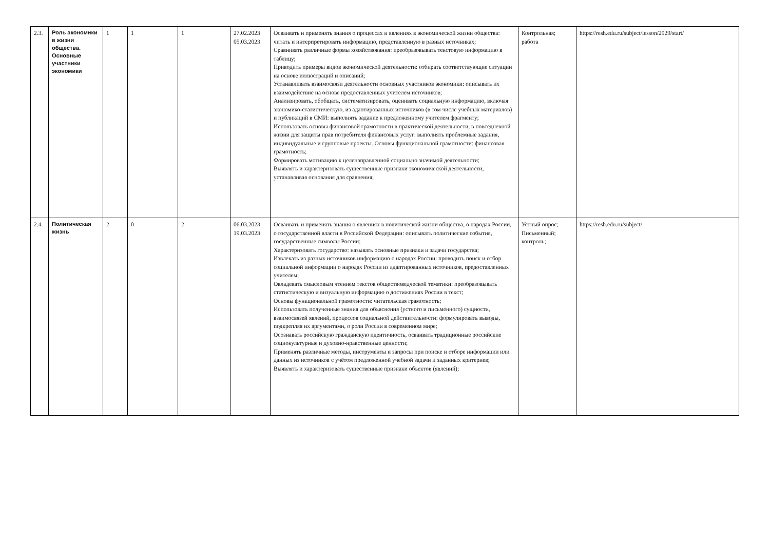| 2.3. | Роль экономики в жизни общества. Основные участники экономики | 1 | 1 | 1 | 27.02.2023 05.03.2023 | Осваивать и применять знания о процессах и явлениях в экономической жизни общества: читать и интерпретировать информацию, представленную в разных источниках; Сравнивать различные формы хозяйствования: преобразовывать текстовую информацию в таблицу; Приводить примеры видов экономической деятельности: отбирать соответствующие ситуации на основе иллюстраций и описаний; Устанавливать взаимосвязи деятельности основных участников экономики: описывать их взаимодействие на основе предоставленных учителем источников; Анализировать, обобщать, систематизировать, оценивать социальную информацию, включая экономико-статистическую, из адаптированных источников (в том числе учебных материалов) и публикаций в СМИ: выполнять задание к предложенному учителем фрагменту; Использовать основы финансовой грамотности в практической деятельности, в повседневной жизни для защиты прав потребителя финансовых услуг: выполнять проблемные задания, индивидуальные и групповые проекты. Основы функциональной грамотности: финансовая грамотность; Формировать мотивацию к целенаправленной социально значимой деятельности; Выявлять и характеризовать существенные признаки экономической деятельности, устанавливая основания для сравнения; | Контрольная; работа | https://resh.edu.ru/subject/lesson/2929/start/ |
| 2.4. | Политическая жизнь | 2 | 0 | 2 | 06.03.2023 19.03.2023 | Осваивать и применять знания о явлениях в политической жизни общества, о народах России, о государственной власти в Российской Федерации: описывать политические события, государственные символы России; Характеризовать государство: называть основные признаки и задачи государства; Извлекать из разных источников информацию о народах России: проводить поиск и отбор социальной информации о народах России из адаптированных источников, предоставленных учителем; Овладевать смысловым чтением текстов обществоведческой тематики: преобразовывать статистическую и визуальную информацию о достижениях России в текст; Основы функциональной грамотности: читательская грамотность; Использовать полученные знания для объяснения (устного и письменного) сущности, взаимосвязей явлений, процессов социальной действительности: формулировать выводы, подкрепляя их аргументами, о роли России в современном мире; Осознавать российскую гражданскую идентичность, осваивать традиционные российские социокультурные и духовно-нравственные ценности; Применять различные методы, инструменты и запросы при поиске и отборе информации или данных из источников с учётом предложенной учебной задачи и заданных критериев; Выявлять и характеризовать существенные признаки объектов (явлений); | Устный опрос; Письменный; контроль; | https://resh.edu.ru/subject/ |